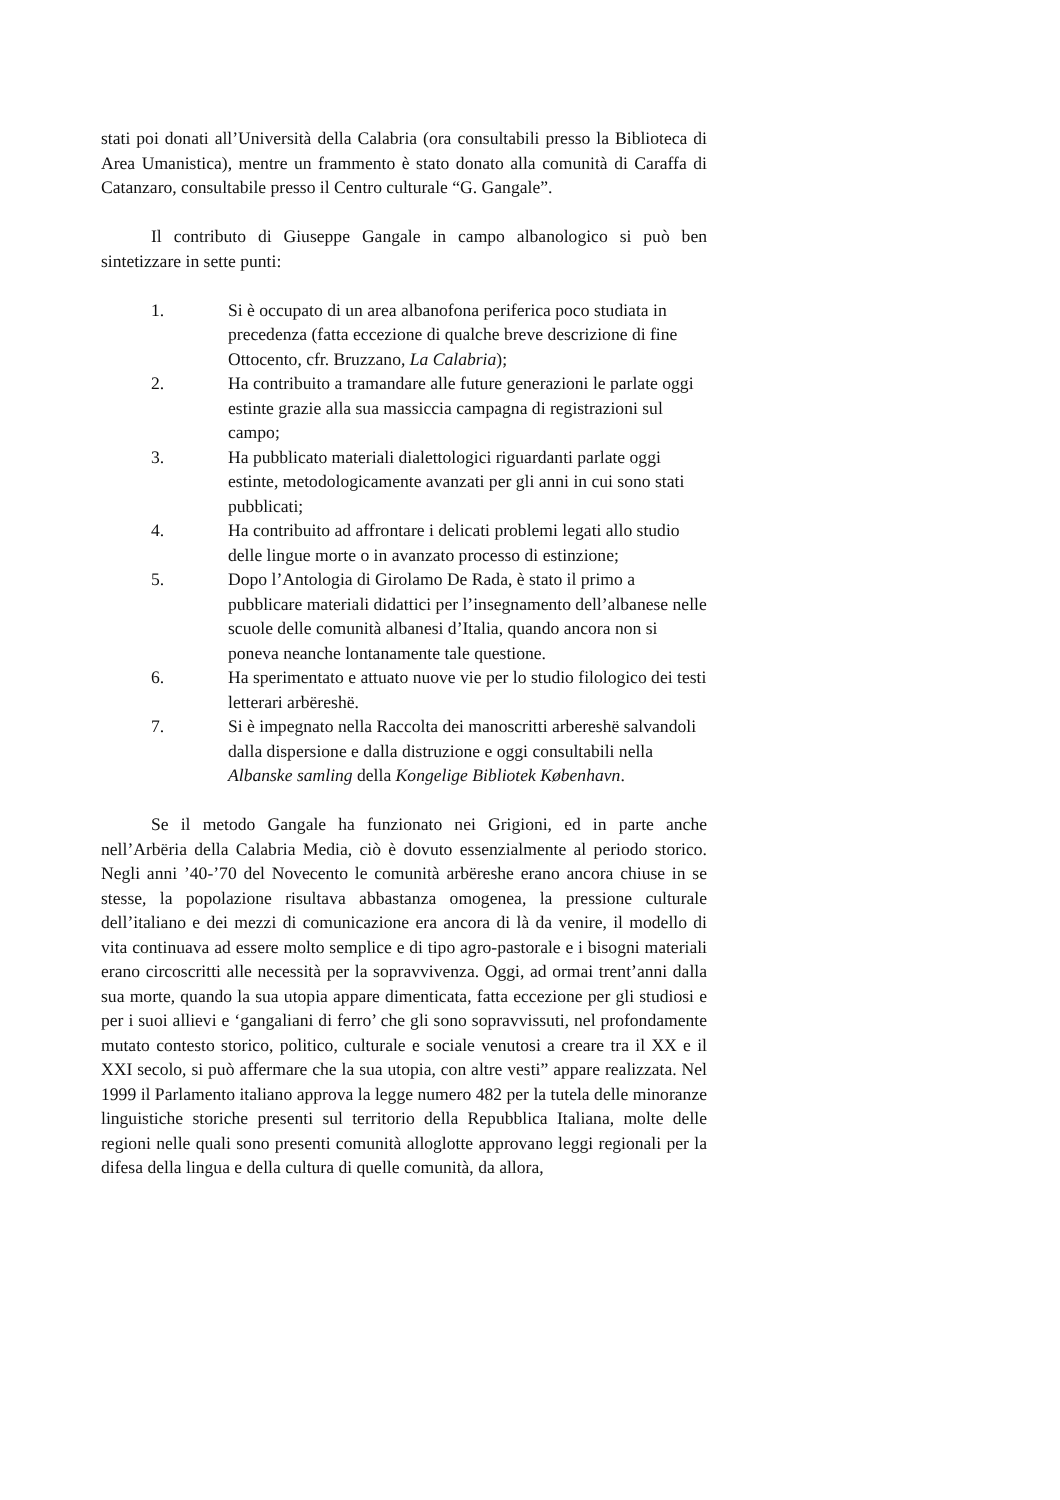stati poi donati all’Università della Calabria (ora consultabili presso la Biblioteca di Area Umanistica), mentre un frammento è stato donato alla comunità di Caraffa di Catanzaro, consultabile presso il Centro culturale “G. Gangale”.
Il contributo di Giuseppe Gangale in campo albanologico si può ben sintetizzare in sette punti:
1. Si è occupato di un area albanofona periferica poco studiata in precedenza (fatta eccezione di qualche breve descrizione di fine Ottocento, cfr. Bruzzano, La Calabria);
2. Ha contribuito a tramandare alle future generazioni le parlate oggi estinte grazie alla sua massiccia campagna di registrazioni sul campo;
3. Ha pubblicato materiali dialettologici riguardanti parlate oggi estinte, metodologicamente avanzati per gli anni in cui sono stati pubblicati;
4. Ha contribuito ad affrontare i delicati problemi legati allo studio delle lingue morte o in avanzato processo di estinzione;
5. Dopo l’Antologia di Girolamo De Rada, è stato il primo a pubblicare materiali didattici per l’insegnamento dell’albanese nelle scuole delle comunità albanesi d’Italia, quando ancora non si poneva neanche lontanamente tale questione.
6. Ha sperimentato e attuato nuove vie per lo studio filologico dei testi letterari arbëreshë.
7. Si è impegnato nella Raccolta dei manoscritti arbereshë salvandoli dalla dispersione e dalla distruzione e oggi consultabili nella Albanske samling della Kongelige Bibliotek København.
Se il metodo Gangale ha funzionato nei Grigioni, ed in parte anche nell’Arbëria della Calabria Media, ciò è dovuto essenzialmente al periodo storico. Negli anni ’40-’70 del Novecento le comunità arbëreshe erano ancora chiuse in se stesse, la popolazione risultava abbastanza omogenea, la pressione culturale dell’italiano e dei mezzi di comunicazione era ancora di là da venire, il modello di vita continuava ad essere molto semplice e di tipo agro-pastorale e i bisogni materiali erano circoscritti alle necessità per la sopravvivenza. Oggi, ad ormai trent’anni dalla sua morte, quando la sua utopia appare dimenticata, fatta eccezione per gli studiosi e per i suoi allievi e ‘gangaliani di ferro’ che gli sono sopravvissuti, nel profondamente mutato contesto storico, politico, culturale e sociale venutosi a creare tra il XX e il XXI secolo, si può affermare che la sua utopia, con altre vesti” appare realizzata. Nel 1999 il Parlamento italiano approva la legge numero 482 per la tutela delle minoranze linguistiche storiche presenti sul territorio della Repubblica Italiana, molte delle regioni nelle quali sono presenti comunità alloglotte approvano leggi regionali per la difesa della lingua e della cultura di quelle comunità, da allora,